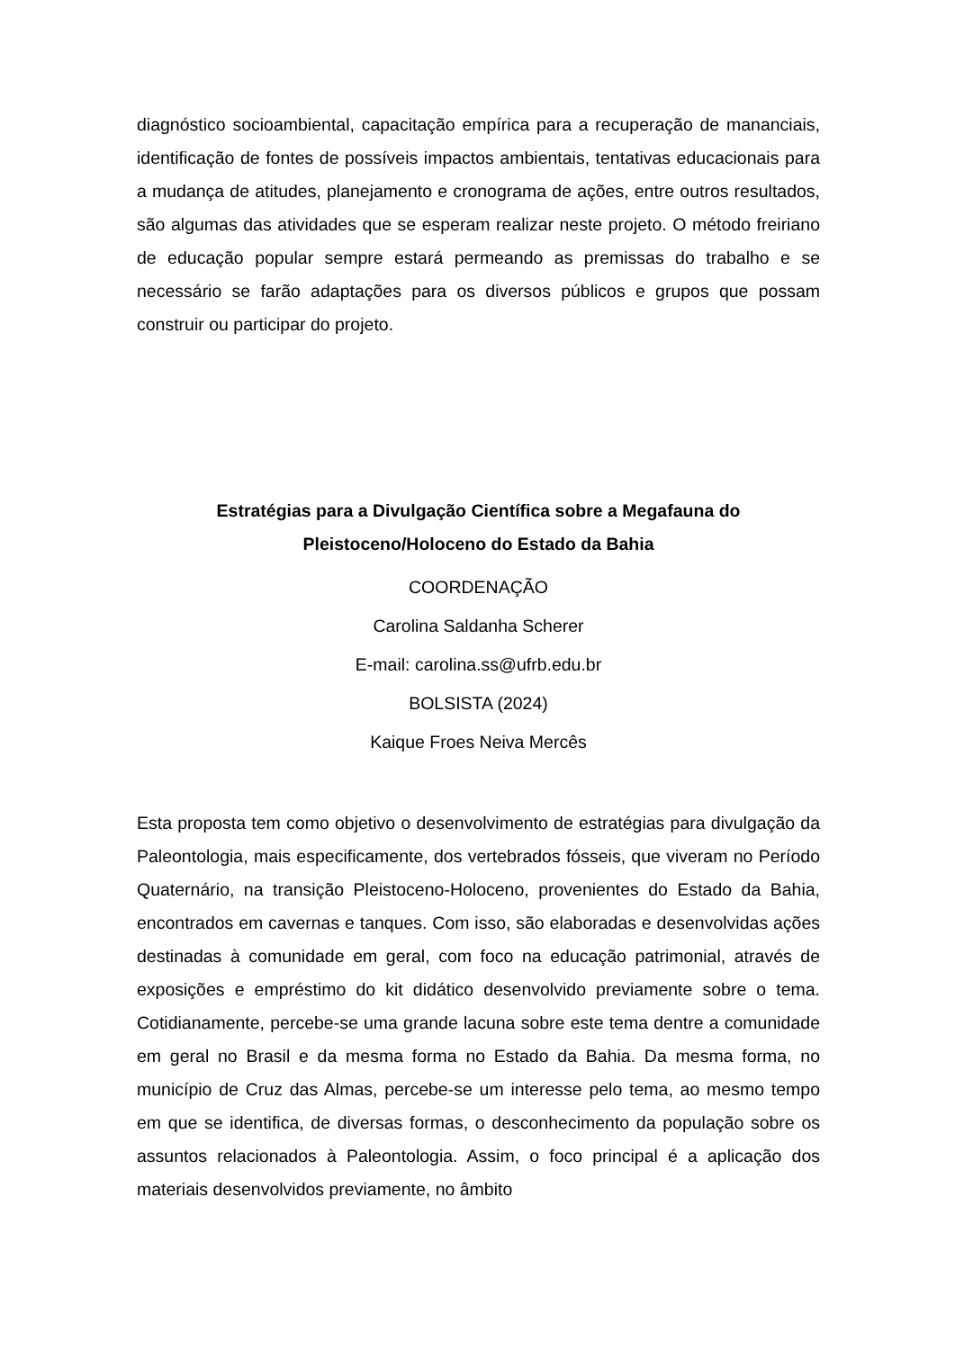diagnóstico socioambiental, capacitação empírica para a recuperação de mananciais, identificação de fontes de possíveis impactos ambientais, tentativas educacionais para a mudança de atitudes, planejamento e cronograma de ações, entre outros resultados, são algumas das atividades que se esperam realizar neste projeto. O método freiriano de educação popular sempre estará permeando as premissas do trabalho e se necessário se farão adaptações para os diversos públicos e grupos que possam construir ou participar do projeto.
Estratégias para a Divulgação Científica sobre a Megafauna do
Pleistoceno/Holoceno do Estado da Bahia
COORDENAÇÃO
Carolina Saldanha Scherer
E-mail: carolina.ss@ufrb.edu.br
BOLSISTA (2024)
Kaique Froes Neiva Mercês
Esta proposta tem como objetivo o desenvolvimento de estratégias para divulgação da Paleontologia, mais especificamente, dos vertebrados fósseis, que viveram no Período Quaternário, na transição Pleistoceno-Holoceno, provenientes do Estado da Bahia, encontrados em cavernas e tanques. Com isso, são elaboradas e desenvolvidas ações destinadas à comunidade em geral, com foco na educação patrimonial, através de exposições e empréstimo do kit didático desenvolvido previamente sobre o tema. Cotidianamente, percebe-se uma grande lacuna sobre este tema dentre a comunidade em geral no Brasil e da mesma forma no Estado da Bahia. Da mesma forma, no município de Cruz das Almas, percebe-se um interesse pelo tema, ao mesmo tempo em que se identifica, de diversas formas, o desconhecimento da população sobre os assuntos relacionados à Paleontologia. Assim, o foco principal é a aplicação dos materiais desenvolvidos previamente, no âmbito